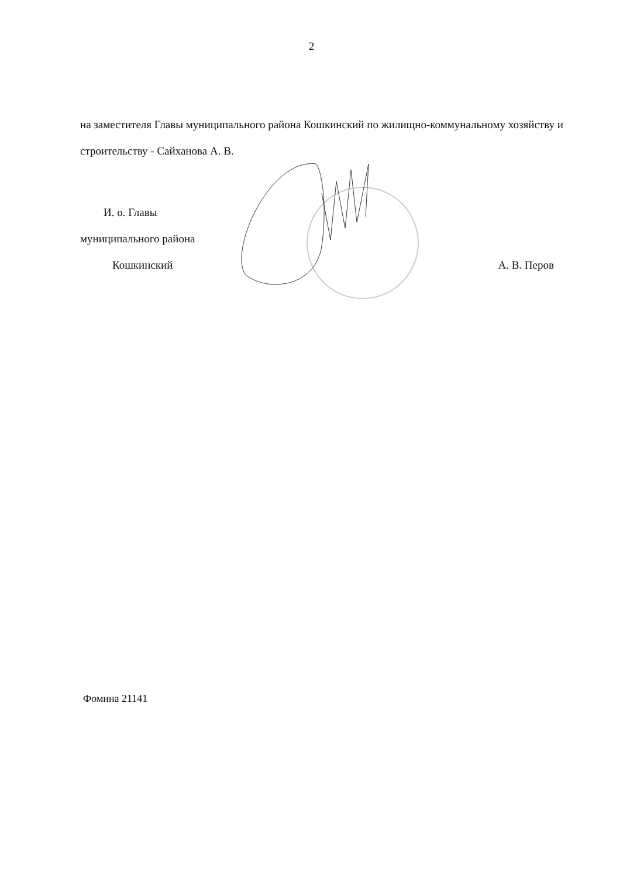2
на заместителя Главы муниципального района Кошкинский по жилищно-коммунальному хозяйству и строительству - Сайханова А. В.
И. о. Главы
муниципального района
Кошкинский
А. В. Перов
Фомина 21141